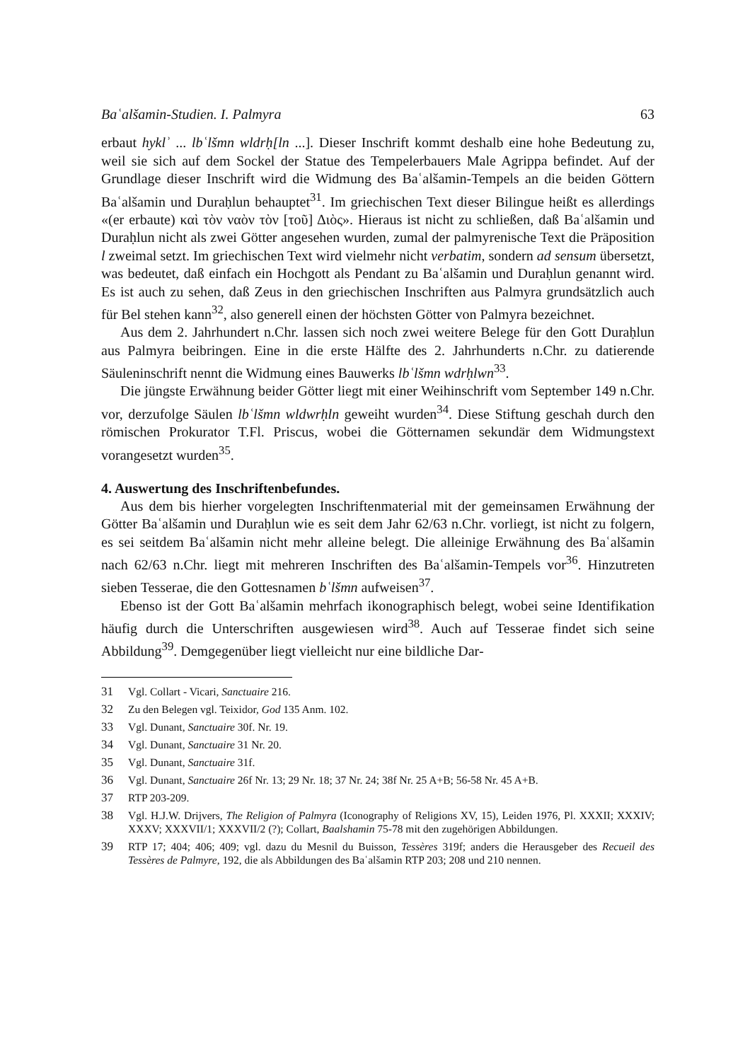Baʿalšamin-Studien. I. Palmyra 63
erbaut hyklʾ ... lbʿlšmn wldrḥ[ln ...]. Dieser Inschrift kommt deshalb eine hohe Bedeutung zu, weil sie sich auf dem Sockel der Statue des Tempelerbauers Male Agrippa befindet. Auf der Grundlage dieser Inschrift wird die Widmung des Baʿalšamin-Tempels an die beiden Göttern Baʿalšamin und Duraḥlun behauptet<sup>31</sup>. Im griechischen Text dieser Bilingue heißt es allerdings «(er erbaute) καὶ τὸν ναὸν τὸν [τοῦ] Διὸς». Hieraus ist nicht zu schließen, daß Baʿalšamin und Duraḥlun nicht als zwei Götter angesehen wurden, zumal der palmyrenische Text die Präposition l zweimal setzt. Im griechischen Text wird vielmehr nicht verbatim, sondern ad sensum übersetzt, was bedeutet, daß einfach ein Hochgott als Pendant zu Baʿalšamin und Duraḥlun genannt wird. Es ist auch zu sehen, daß Zeus in den griechischen Inschriften aus Palmyra grundsätzlich auch für Bel stehen kann<sup>32</sup>, also generell einen der höchsten Götter von Palmyra bezeichnet.
Aus dem 2. Jahrhundert n.Chr. lassen sich noch zwei weitere Belege für den Gott Duraḥlun aus Palmyra beibringen. Eine in die erste Hälfte des 2. Jahrhunderts n.Chr. zu datierende Säuleninschrift nennt die Widmung eines Bauwerks lbʿlšmn wdrḥlwn<sup>33</sup>.
Die jüngste Erwähnung beider Götter liegt mit einer Weihinschrift vom September 149 n.Chr. vor, derzufolge Säulen lbʿlšmn wldwrḥln geweiht wurden<sup>34</sup>. Diese Stiftung geschah durch den römischen Prokurator T.Fl. Priscus, wobei die Götternamen sekundär dem Widmungstext vorangesetzt wurden<sup>35</sup>.
4. Auswertung des Inschriftenbefundes.
Aus dem bis hierher vorgelegten Inschriftenmaterial mit der gemeinsamen Erwähnung der Götter Baʿalšamin und Duraḥlun wie es seit dem Jahr 62/63 n.Chr. vorliegt, ist nicht zu folgern, es sei seitdem Baʿalšamin nicht mehr alleine belegt. Die alleinige Erwähnung des Baʿalšamin nach 62/63 n.Chr. liegt mit mehreren Inschriften des Baʿalšamin-Tempels vor<sup>36</sup>. Hinzutreten sieben Tesserae, die den Gottesnamen bʿlšmn aufweisen<sup>37</sup>.
Ebenso ist der Gott Baʿalšamin mehrfach ikonographisch belegt, wobei seine Identifikation häufig durch die Unterschriften ausgewiesen wird<sup>38</sup>. Auch auf Tesserae findet sich seine Abbildung<sup>39</sup>. Demgegenüber liegt vielleicht nur eine bildliche Dar-
31 Vgl. Collart - Vicari, Sanctuaire 216.
32 Zu den Belegen vgl. Teixidor, God 135 Anm. 102.
33 Vgl. Dunant, Sanctuaire 30f. Nr. 19.
34 Vgl. Dunant, Sanctuaire 31 Nr. 20.
35 Vgl. Dunant, Sanctuaire 31f.
36 Vgl. Dunant, Sanctuaire 26f Nr. 13; 29 Nr. 18; 37 Nr. 24; 38f Nr. 25 A+B; 56-58 Nr. 45 A+B.
37 RTP 203-209.
38 Vgl. H.J.W. Drijvers, The Religion of Palmyra (Iconography of Religions XV, 15), Leiden 1976, Pl. XXXII; XXXIV; XXXV; XXXVII/1; XXXVII/2 (?); Collart, Baalshamin 75-78 mit den zugehörigen Abbildungen.
39 RTP 17; 404; 406; 409; vgl. dazu du Mesnil du Buisson, Tessères 319f; anders die Herausgeber des Recueil des Tessères de Palmyre, 192, die als Abbildungen des Baʿalšamin RTP 203; 208 und 210 nennen.